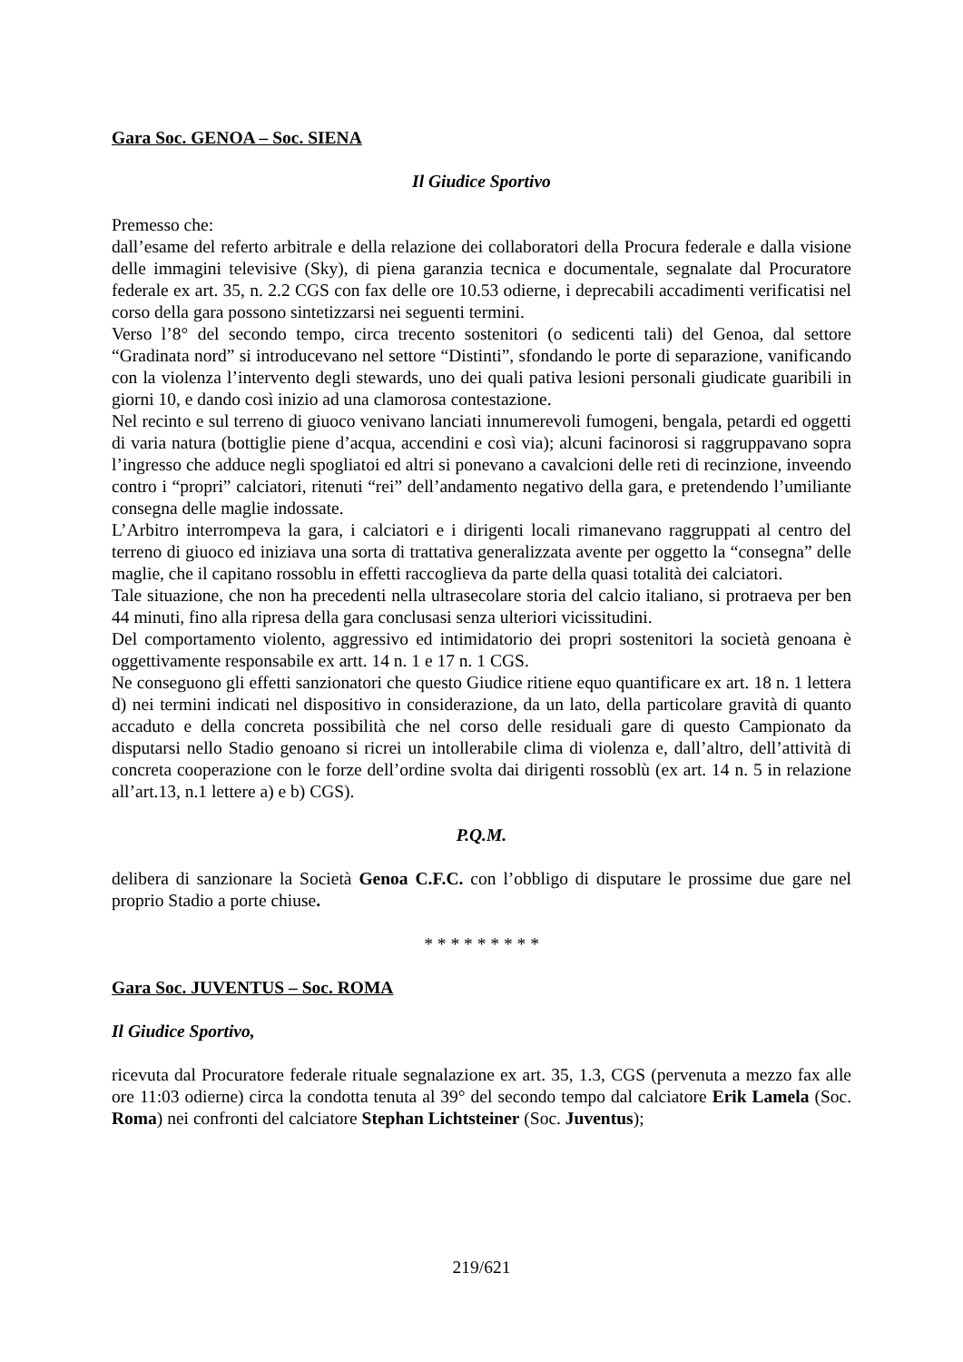Gara Soc. GENOA – Soc. SIENA
Il Giudice Sportivo
Premesso che:
dall’esame del referto arbitrale e della relazione dei collaboratori della Procura federale e dalla visione delle immagini televisive (Sky), di piena garanzia tecnica e documentale, segnalate dal Procuratore federale ex art. 35, n. 2.2 CGS con fax delle ore 10.53 odierne, i deprecabili accadimenti verificatisi nel corso della gara possono sintetizzarsi nei seguenti termini.
Verso l’8° del secondo tempo, circa trecento sostenitori (o sedicenti tali) del Genoa, dal settore “Gradinata nord” si introducevano nel settore “Distinti”, sfondando le porte di separazione, vanificando con la violenza l’intervento degli stewards, uno dei quali pativa lesioni personali giudicate guaribili in giorni 10, e dando così inizio ad una clamorosa contestazione.
Nel recinto e sul terreno di giuoco venivano lanciati innumerevoli fumogeni, bengala, petardi ed oggetti di varia natura (bottiglie piene d’acqua, accendini e così via); alcuni facinorosi si raggruppavano sopra l’ingresso che adduce negli spogliatoi ed altri si ponevano a cavalcioni delle reti di recinzione, inveendo contro i “propri” calciatori, ritenuti “rei” dell’andamento negativo della gara, e pretendendo l’umiliante consegna delle maglie indossate.
L’Arbitro interrompeva la gara, i calciatori e i dirigenti locali rimanevano raggruppati al centro del terreno di giuoco ed iniziava una sorta di trattativa generalizzata avente per oggetto la “consegna” delle maglie, che il capitano rossoblu in effetti raccoglieva da parte della quasi totalità dei calciatori.
Tale situazione, che non ha precedenti nella ultrasecolare storia del calcio italiano, si protraeva per ben 44 minuti, fino alla ripresa della gara conclusasi senza ulteriori vicissitudini.
Del comportamento violento, aggressivo ed intimidatorio dei propri sostenitori la società genoana è oggettivamente responsabile ex artt. 14 n. 1 e 17 n. 1 CGS.
Ne conseguono gli effetti sanzionatori che questo Giudice ritiene equo quantificare ex art. 18 n. 1 lettera d) nei termini indicati nel dispositivo in considerazione, da un lato, della particolare gravità di quanto accaduto e della concreta possibilità che nel corso delle residuali gare di questo Campionato da disputarsi nello Stadio genoano si ricrei un intollerabile clima di violenza e, dall’altro, dell’attività di concreta cooperazione con le forze dell’ordine svolta dai dirigenti rossoblù (ex art. 14 n. 5 in relazione all’art.13, n.1 lettere a) e b) CGS).
P.Q.M.
delibera di sanzionare la Società Genoa C.F.C. con l’obbligo di disputare le prossime due gare nel proprio Stadio a porte chiuse.
* * * * * * * * *
Gara Soc. JUVENTUS – Soc. ROMA
Il Giudice Sportivo,
ricevuta dal Procuratore federale rituale segnalazione ex art. 35, 1.3, CGS (pervenuta a mezzo fax alle ore 11:03 odierne) circa la condotta tenuta al 39° del secondo tempo dal calciatore Erik Lamela (Soc. Roma) nei confronti del calciatore Stephan Lichtsteiner (Soc. Juventus);
219/621